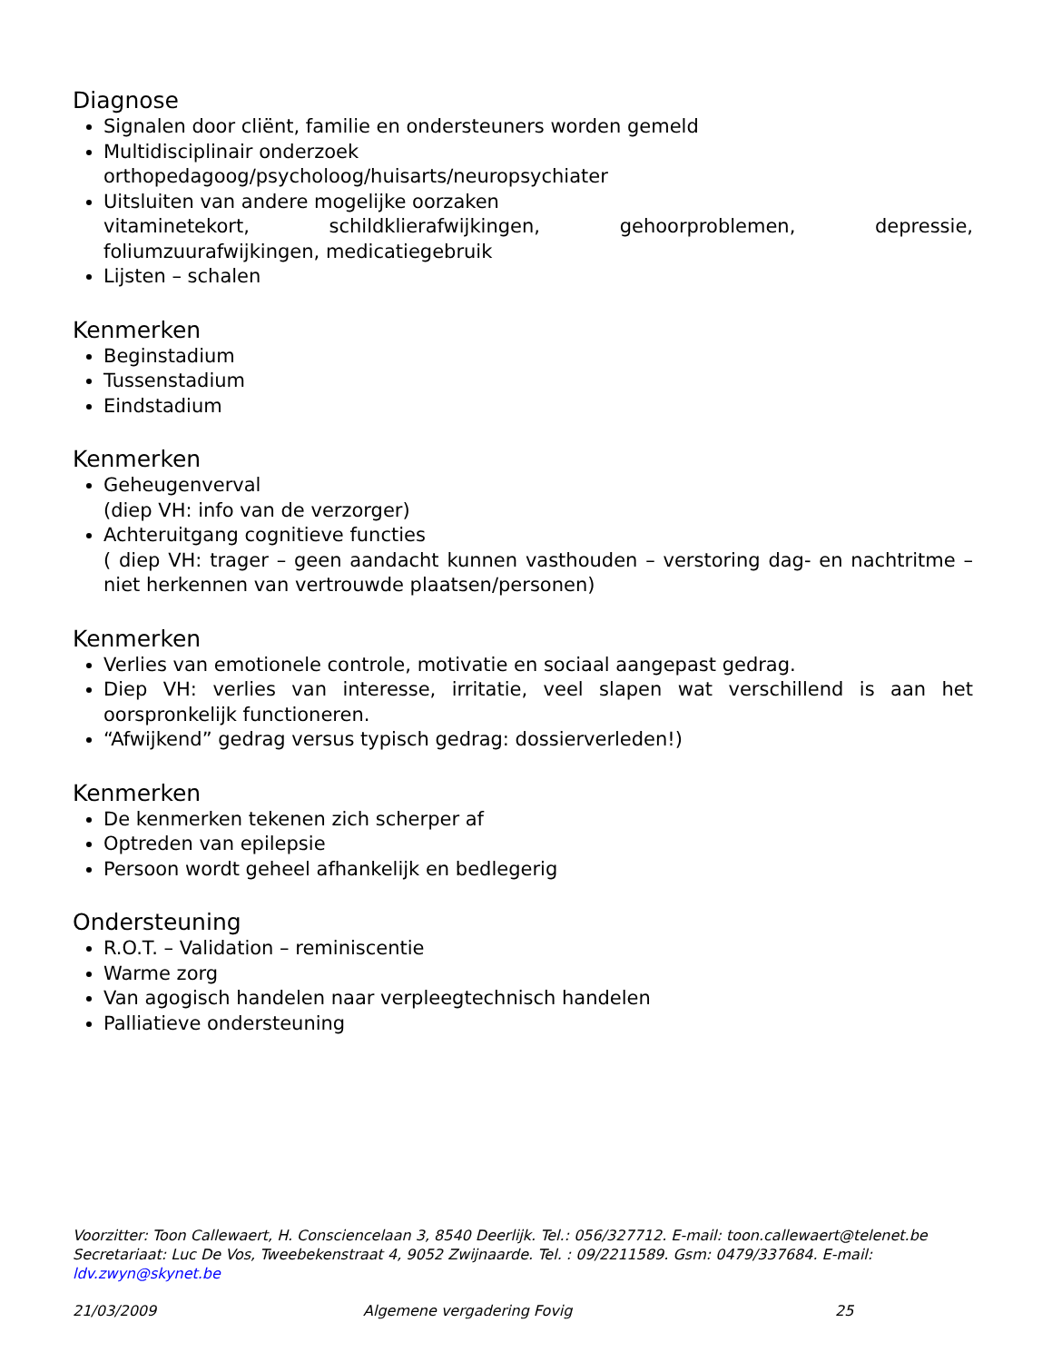Diagnose
Signalen door cliënt, familie en ondersteuners worden gemeld
Multidisciplinair onderzoek
orthopedagoog/psycholoog/huisarts/neuropsychiater
Uitsluiten van andere mogelijke oorzaken
vitaminetekort, schildklierafwijkingen, gehoorproblemen, depressie, foliumzuurafwijkingen, medicatiegebruik
Lijsten – schalen
Kenmerken
Beginstadium
Tussenstadium
Eindstadium
Kenmerken
Geheugenverval
(diep VH: info van de verzorger)
Achteruitgang cognitieve functies
( diep VH: trager – geen aandacht kunnen vasthouden – verstoring dag- en nachtritme – niet herkennen van vertrouwde plaatsen/personen)
Kenmerken
Verlies van emotionele controle, motivatie en sociaal aangepast gedrag.
Diep VH: verlies van interesse, irritatie, veel slapen wat verschillend is aan het oorspronkelijk functioneren.
“Afwijkend” gedrag versus typisch gedrag: dossierverleden!)
Kenmerken
De kenmerken tekenen zich scherper af
Optreden van epilepsie
Persoon wordt geheel afhankelijk en bedlegerig
Ondersteuning
R.O.T. – Validation – reminiscentie
Warme zorg
Van agogisch handelen naar verpleegtechnisch handelen
Palliatieve ondersteuning
Voorzitter: Toon Callewaert, H. Consciencelaan 3, 8540 Deerlijk. Tel.: 056/327712. E-mail: toon.callewaert@telenet.be
Secretariaat: Luc De Vos, Tweebekenstraat 4, 9052 Zwijnaarde. Tel. : 09/2211589. Gsm: 0479/337684. E-mail: ldv.zwyn@skynet.be
21/03/2009 Algemene vergadering Fovig 25